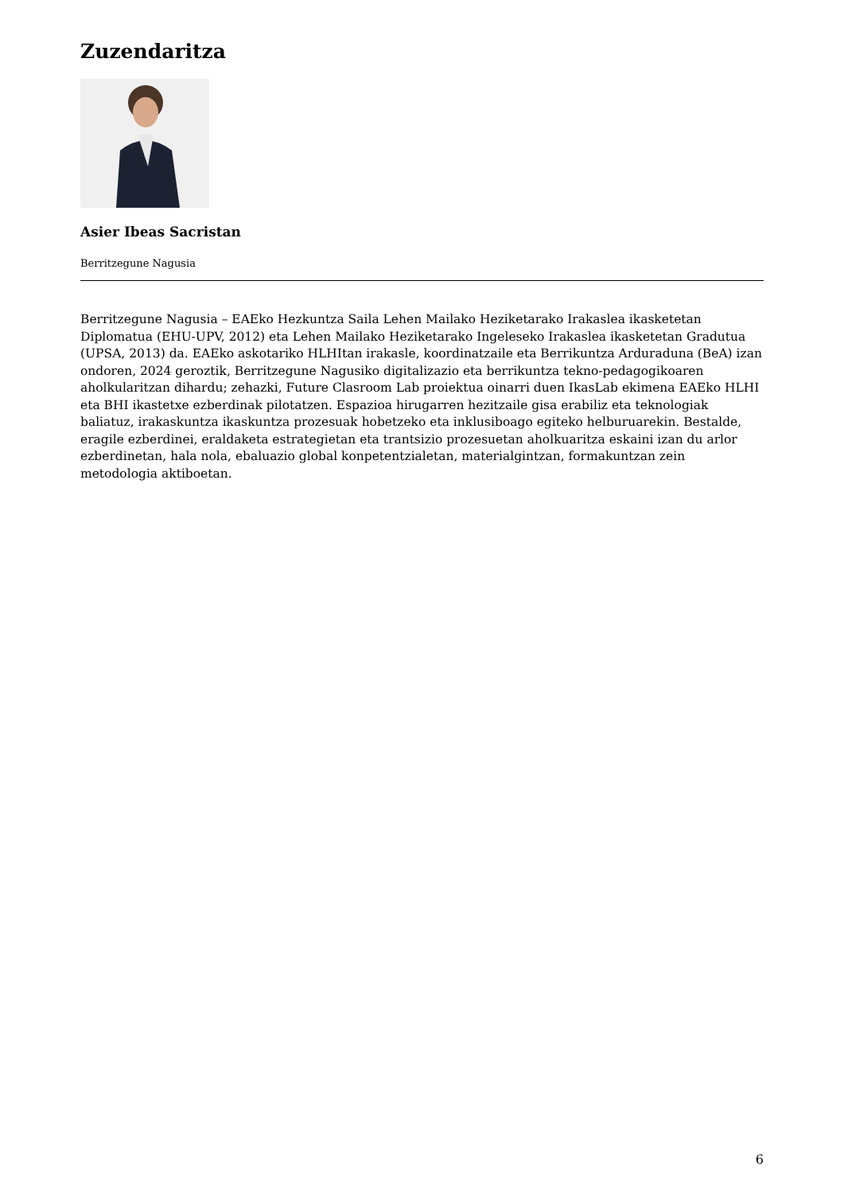Zuzendaritza
Asier Ibeas Sacristan
Berritzegune Nagusia
Berritzegune Nagusia – EAEko Hezkuntza Saila Lehen Mailako Heziketarako Irakaslea ikasketetan Diplomatua (EHU-UPV, 2012) eta Lehen Mailako Heziketarako Ingeleseko Irakaslea ikasketetan Gradutua (UPSA, 2013) da. EAEko askotariko HLHItan irakasle, koordinatzaile eta Berrikuntza Arduraduna (BeA) izan ondoren, 2024 geroztik, Berritzegune Nagusiko digitalizazio eta berrikuntza tekno-pedagogikoaren aholkularitzan dihardu; zehazki, Future Clasroom Lab proiektua oinarri duen IkasLab ekimena EAEko HLHI eta BHI ikastetxe ezberdinak pilotatzen. Espazioa hirugarren hezitzaile gisa erabiliz eta teknologiak baliatuz, irakaskuntza ikaskuntza prozesuak hobetzeko eta inklusiboago egiteko helburuarekin. Bestalde, eragile ezberdinei, eraldaketa estrategietan eta trantsizio prozesuetan aholkuaritza eskaini izan du arlor ezberdinetan, hala nola, ebaluazio global konpetentzialetan, materialgintzan, formakuntzan zein metodologia aktiboetan.
6